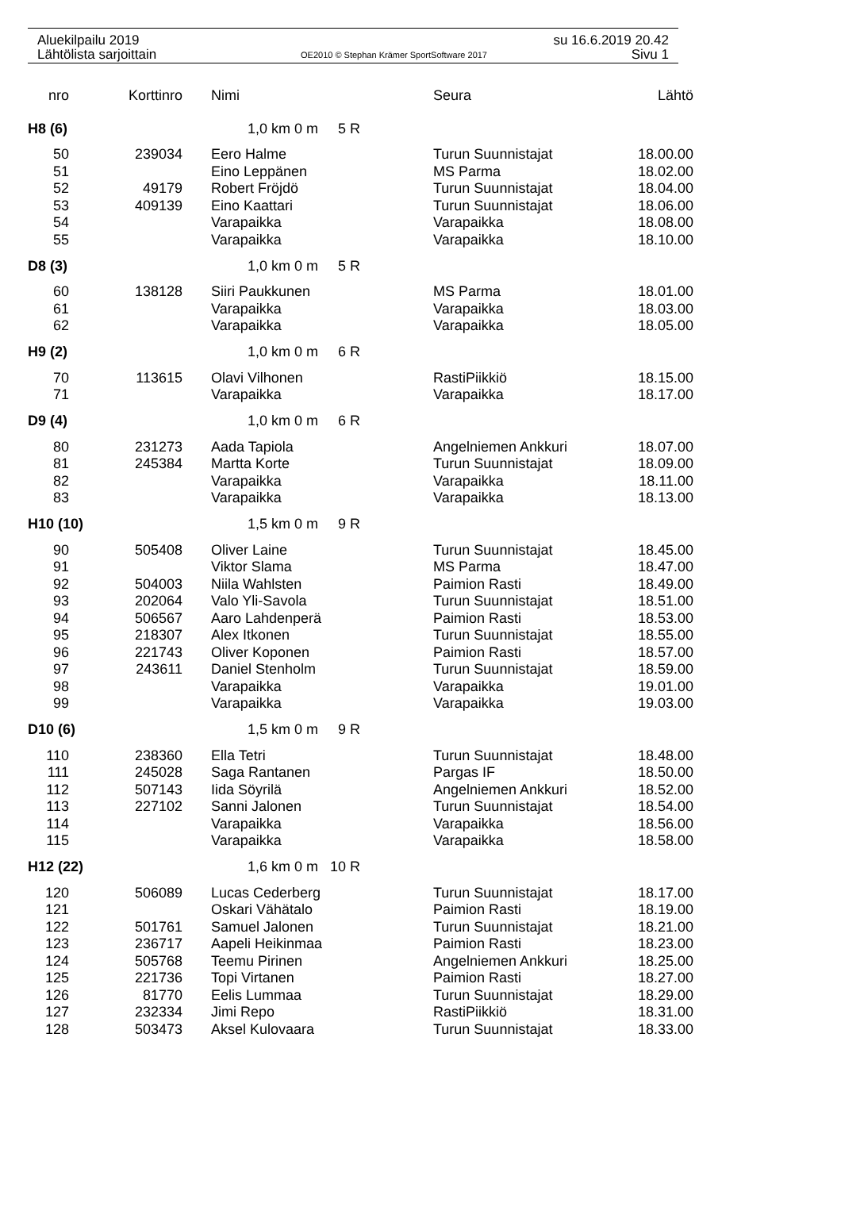Aluekilpailu 2019 su 16.6.2019 20.42
Lähtölista sarjoittain OE2010 © Stephan Krämer SportSoftware 2017 Sivu 1
| nro | Korttinro | Nimi | Seura | Lähtö |
| --- | --- | --- | --- | --- |
| H8 (6) | | 1,0 km 0 m 5 R | | |
| 50 | 239034 | Eero Halme | Turun Suunnistajat | 18.00.00 |
| 51 | | Eino Leppänen | MS Parma | 18.02.00 |
| 52 | 49179 | Robert Fröjdö | Turun Suunnistajat | 18.04.00 |
| 53 | 409139 | Eino Kaattari | Turun Suunnistajat | 18.06.00 |
| 54 | | Varapaikka | Varapaikka | 18.08.00 |
| 55 | | Varapaikka | Varapaikka | 18.10.00 |
| D8 (3) | | 1,0 km 0 m 5 R | | |
| 60 | 138128 | Siiri Paukkunen | MS Parma | 18.01.00 |
| 61 | | Varapaikka | Varapaikka | 18.03.00 |
| 62 | | Varapaikka | Varapaikka | 18.05.00 |
| H9 (2) | | 1,0 km 0 m 6 R | | |
| 70 | 113615 | Olavi Vilhonen | RastiPiikkiö | 18.15.00 |
| 71 | | Varapaikka | Varapaikka | 18.17.00 |
| D9 (4) | | 1,0 km 0 m 6 R | | |
| 80 | 231273 | Aada Tapiola | Angelniemen Ankkuri | 18.07.00 |
| 81 | 245384 | Martta Korte | Turun Suunnistajat | 18.09.00 |
| 82 | | Varapaikka | Varapaikka | 18.11.00 |
| 83 | | Varapaikka | Varapaikka | 18.13.00 |
| H10 (10) | | 1,5 km 0 m 9 R | | |
| 90 | 505408 | Oliver Laine | Turun Suunnistajat | 18.45.00 |
| 91 | | Viktor Slama | MS Parma | 18.47.00 |
| 92 | 504003 | Niila Wahlsten | Paimion Rasti | 18.49.00 |
| 93 | 202064 | Valo Yli-Savola | Turun Suunnistajat | 18.51.00 |
| 94 | 506567 | Aaro Lahdenperä | Paimion Rasti | 18.53.00 |
| 95 | 218307 | Alex Itkonen | Turun Suunnistajat | 18.55.00 |
| 96 | 221743 | Oliver Koponen | Paimion Rasti | 18.57.00 |
| 97 | 243611 | Daniel Stenholm | Turun Suunnistajat | 18.59.00 |
| 98 | | Varapaikka | Varapaikka | 19.01.00 |
| 99 | | Varapaikka | Varapaikka | 19.03.00 |
| D10 (6) | | 1,5 km 0 m 9 R | | |
| 110 | 238360 | Ella Tetri | Turun Suunnistajat | 18.48.00 |
| 111 | 245028 | Saga Rantanen | Pargas IF | 18.50.00 |
| 112 | 507143 | Iida Söyrilä | Angelniemen Ankkuri | 18.52.00 |
| 113 | 227102 | Sanni Jalonen | Turun Suunnistajat | 18.54.00 |
| 114 | | Varapaikka | Varapaikka | 18.56.00 |
| 115 | | Varapaikka | Varapaikka | 18.58.00 |
| H12 (22) | | 1,6 km 0 m 10 R | | |
| 120 | 506089 | Lucas Cederberg | Turun Suunnistajat | 18.17.00 |
| 121 | | Oskari Vähätalo | Paimion Rasti | 18.19.00 |
| 122 | 501761 | Samuel Jalonen | Turun Suunnistajat | 18.21.00 |
| 123 | 236717 | Aapeli Heikinmaa | Paimion Rasti | 18.23.00 |
| 124 | 505768 | Teemu Pirinen | Angelniemen Ankkuri | 18.25.00 |
| 125 | 221736 | Topi Virtanen | Paimion Rasti | 18.27.00 |
| 126 | 81770 | Eelis Lummaa | Turun Suunnistajat | 18.29.00 |
| 127 | 232334 | Jimi Repo | RastiPiikkiö | 18.31.00 |
| 128 | 503473 | Aksel Kulovaara | Turun Suunnistajat | 18.33.00 |